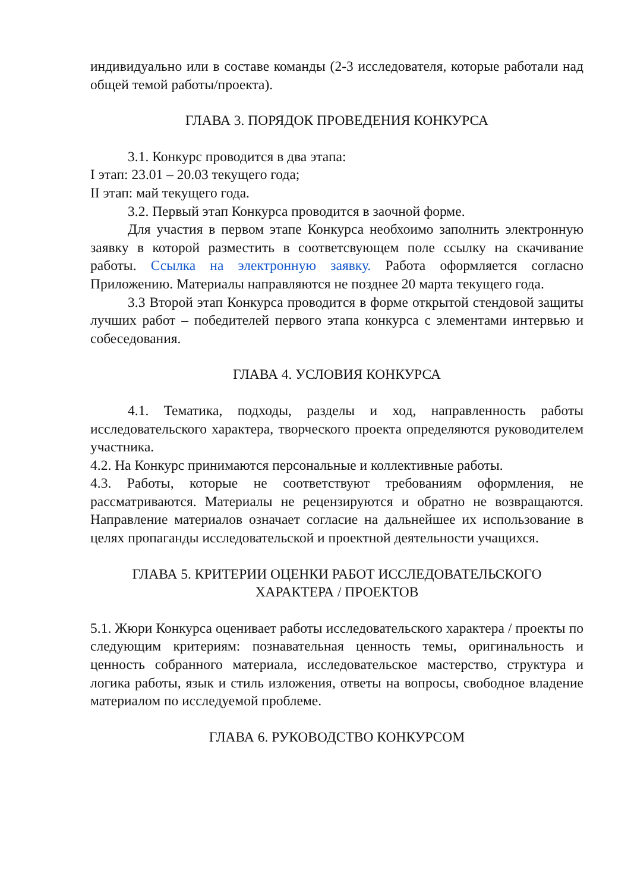индивидуально или в составе команды (2-3 исследователя, которые работали над общей темой работы/проекта).
ГЛАВА 3. ПОРЯДОК ПРОВЕДЕНИЯ КОНКУРСА
3.1. Конкурс проводится в два этапа:
I этап: 23.01 – 20.03 текущего года;
II этап: май текущего года.
3.2. Первый этап Конкурса проводится в заочной форме.
Для участия в первом этапе Конкурса необхоимо заполнить электронную заявку в которой разместить в соответсвующем поле ссылку на скачивание работы. Ссылка на электронную заявку. Работа оформляется согласно Приложению. Материалы направляются не позднее 20 марта текущего года.
3.3 Второй этап Конкурса проводится в форме открытой стендовой защиты лучших работ – победителей первого этапа конкурса с элементами интервью и собеседования.
ГЛАВА 4. УСЛОВИЯ КОНКУРСА
4.1. Тематика, подходы, разделы и ход, направленность работы исследовательского характера, творческого проекта определяются руководителем участника.
4.2. На Конкурс принимаются персональные и коллективные работы.
4.3. Работы, которые не соответствуют требованиям оформления, не рассматриваются. Материалы не рецензируются и обратно не возвращаются. Направление материалов означает согласие на дальнейшее их использование в целях пропаганды исследовательской и проектной деятельности учащихся.
ГЛАВА 5. КРИТЕРИИ ОЦЕНКИ РАБОТ ИССЛЕДОВАТЕЛЬСКОГО
ХАРАКТЕРА / ПРОЕКТОВ
5.1. Жюри Конкурса оценивает работы исследовательского характера / проекты по следующим критериям: познавательная ценность темы, оригинальность и ценность собранного материала, исследовательское мастерство, структура и логика работы, язык и стиль изложения, ответы на вопросы, свободное владение материалом по исследуемой проблеме.
ГЛАВА 6. РУКОВОДСТВО КОНКУРСОМ